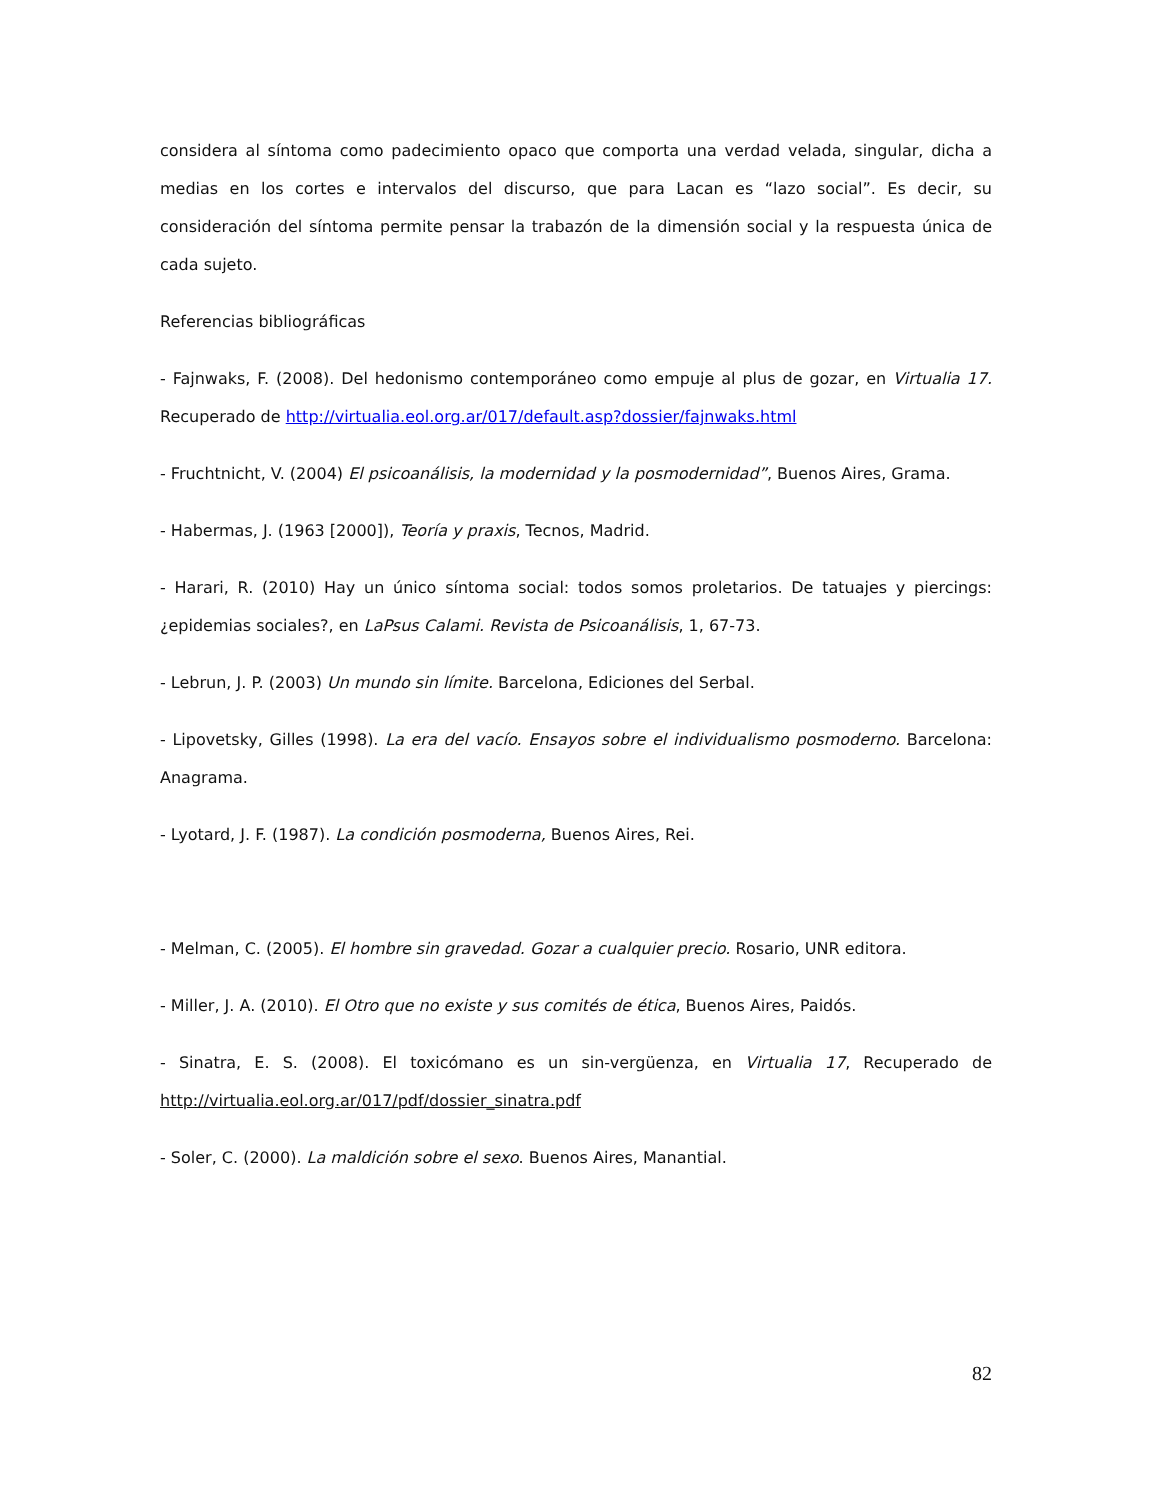considera al síntoma como padecimiento opaco que comporta una verdad velada, singular, dicha a medias en los cortes e intervalos del discurso, que para Lacan es “lazo social”. Es decir, su consideración del síntoma permite pensar la trabazón de la dimensión social y la respuesta única de cada sujeto.
Referencias bibliográficas
- Fajnwaks, F. (2008). Del hedonismo contemporáneo como empuje al plus de gozar, en Virtualia 17. Recuperado de http://virtualia.eol.org.ar/017/default.asp?dossier/fajnwaks.html
- Fruchtnicht, V. (2004) El psicoanálisis, la modernidad y la posmodernidad”, Buenos Aires, Grama.
- Habermas, J. (1963 [2000]), Teoría y praxis, Tecnos, Madrid.
- Harari, R. (2010) Hay un único síntoma social: todos somos proletarios. De tatuajes y piercings: ¿epidemias sociales?, en LaPsus Calami. Revista de Psicoanálisis, 1, 67-73.
- Lebrun, J. P. (2003) Un mundo sin límite. Barcelona, Ediciones del Serbal.
- Lipovetsky, Gilles (1998). La era del vacío. Ensayos sobre el individualismo posmoderno. Barcelona: Anagrama.
- Lyotard, J. F. (1987). La condición posmoderna, Buenos Aires, Rei.
- Melman, C. (2005). El hombre sin gravedad. Gozar a cualquier precio. Rosario, UNR editora.
- Miller, J. A. (2010). El Otro que no existe y sus comités de ética, Buenos Aires, Paidós.
- Sinatra, E. S. (2008). El toxicómano es un sin-vergüenza, en Virtualia 17, Recuperado de http://virtualia.eol.org.ar/017/pdf/dossier_sinatra.pdf
- Soler, C. (2000). La maldición sobre el sexo. Buenos Aires, Manantial.
82